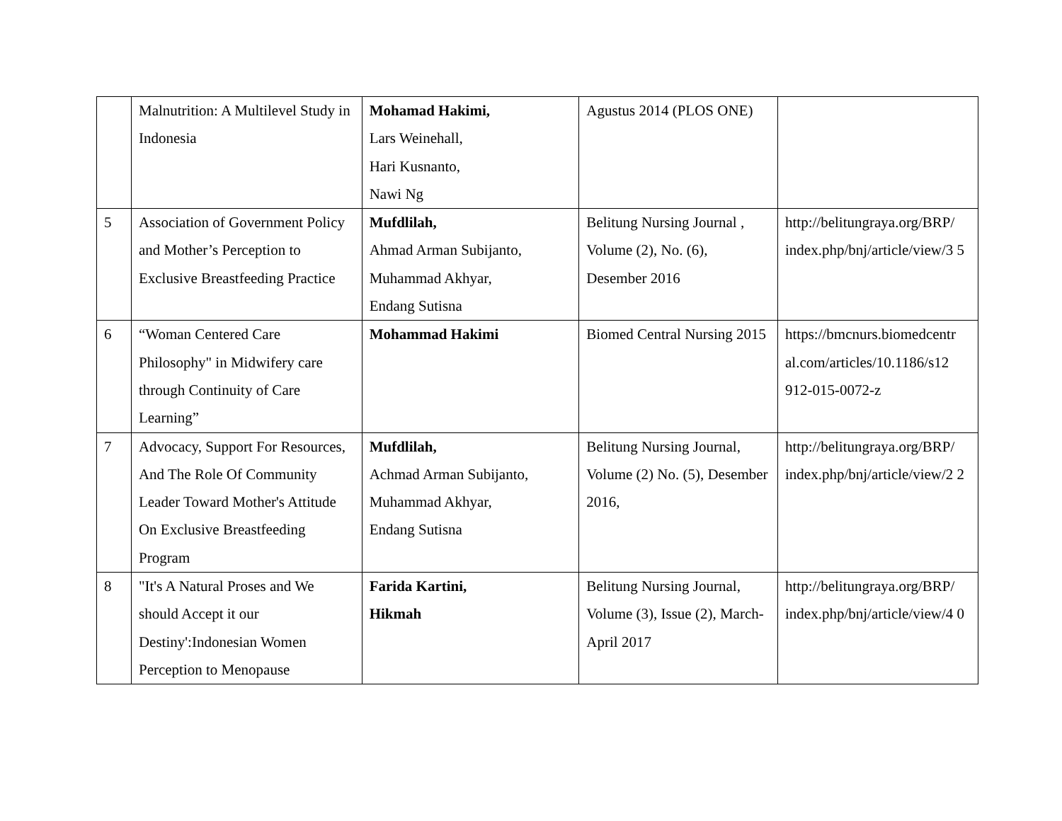| | Malnutrition: A Multilevel Study in Indonesia | Mohamad Hakimi, Lars Weinehall, Hari Kusnanto, Nawi Ng | Agustus 2014 (PLOS ONE) | |
| 5 | Association of Government Policy and Mother’s Perception to Exclusive Breastfeeding Practice | Mufdlilah, Ahmad Arman Subijanto, Muhammad Akhyar, Endang Sutisna | Belitung Nursing Journal , Volume (2), No. (6), Desember 2016 | http://belitungraya.org/BRP/ index.php/bnj/article/view/3 5 |
| 6 | “Woman Centered Care Philosophy" in Midwifery care through Continuity of Care Learning” | Mohammad Hakimi | Biomed Central Nursing 2015 | https://bmcnurs.biomedcentr al.com/articles/10.1186/s12 912-015-0072-z |
| 7 | Advocacy, Support For Resources, And The Role Of Community Leader Toward Mother's Attitude On Exclusive Breastfeeding Program | Mufdlilah, Achmad Arman Subijanto, Muhammad Akhyar, Endang Sutisna | Belitung Nursing Journal, Volume (2) No. (5), Desember 2016, | http://belitungraya.org/BRP/ index.php/bnj/article/view/2 2 |
| 8 | "It's A Natural Proses and We should Accept it our Destiny':Indonesian Women Perception to Menopause | Farida Kartini, Hikmah | Belitung Nursing Journal, Volume (3), Issue (2), March-April 2017 | http://belitungraya.org/BRP/ index.php/bnj/article/view/4 0 |